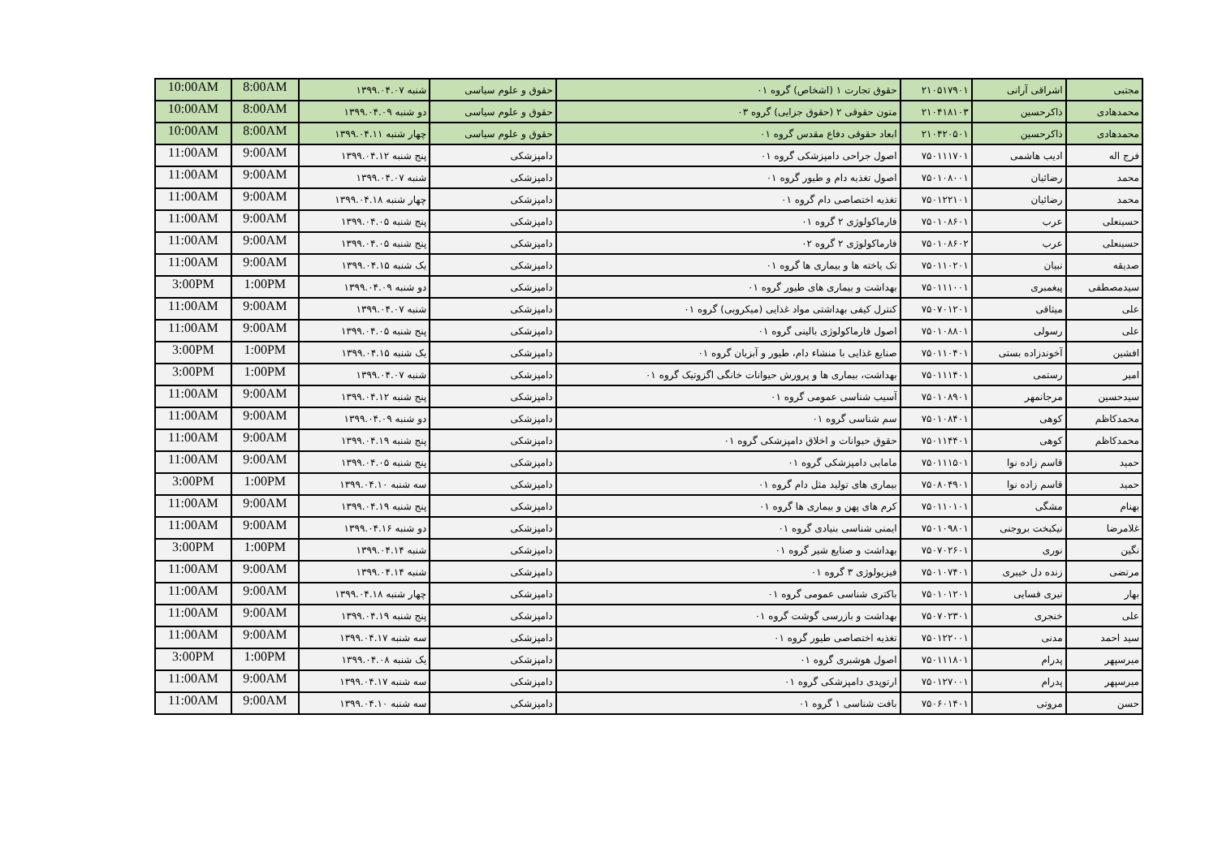| مجتبی | اشراقی آرانی | ۲۱۰۵۱۷۹۰۱ | حقوق تجارت ۱ (اشخاص) گروه ۰۱ | حقوق و علوم سیاسی | شنبه ۱۳۹۹.۰۴.۰۷ | 8:00AM | 10:00AM |
| محمدهادی | ذاکرحسین | ۲۱۰۴۱۸۱۰۳ | متون حقوقی ۲ (حقوق جزایی) گروه ۰۳ | حقوق و علوم سیاسی | دو شنبه ۱۳۹۹.۰۴.۰۹ | 8:00AM | 10:00AM |
| محمدهادی | ذاکرحسین | ۲۱۰۴۲۰۵۰۱ | ابعاد حقوقی دفاع مقدس گروه ۰۱ | حقوق و علوم سیاسی | چهار شنبه ۱۳۹۹.۰۴.۱۱ | 8:00AM | 10:00AM |
| فرج اله | ادیب هاشمی | ۷۵۰۱۱۱۷۰۱ | اصول جراحی دامپزشکی گروه ۰۱ | دامپزشکی | پنج شنبه ۱۳۹۹.۰۴.۱۲ | 9:00AM | 11:00AM |
| محمد | رضائیان | ۷۵۰۱۰۸۰۰۱ | اصول تغذیه دام و طیور گروه ۰۱ | دامپزشکی | شنبه ۱۳۹۹.۰۴.۰۷ | 9:00AM | 11:00AM |
| محمد | رضائیان | ۷۵۰۱۲۲۱۰۱ | تغذیه اختصاصی دام گروه ۰۱ | دامپزشکی | چهار شنبه ۱۳۹۹.۰۴.۱۸ | 9:00AM | 11:00AM |
| حسینعلی | عرب | ۷۵۰۱۰۸۶۰۱ | فارماکولوژی ۲ گروه ۰۱ | دامپزشکی | پنج شنبه ۱۳۹۹.۰۴.۰۵ | 9:00AM | 11:00AM |
| حسینعلی | عرب | ۷۵۰۱۰۸۶۰۲ | فارماکولوژی ۲ گروه ۰۲ | دامپزشکی | پنج شنبه ۱۳۹۹.۰۴.۰۵ | 9:00AM | 11:00AM |
| صدیقه | نبیان | ۷۵۰۱۱۰۲۰۱ | تک یاخته ها و بیماری ها گروه ۰۱ | دامپزشکی | یک شنبه ۱۳۹۹.۰۴.۱۵ | 9:00AM | 11:00AM |
| سیدمصطفی | پیغمبری | ۷۵۰۱۱۱۰۰۱ | بهداشت و بیماری های طیور گروه ۰۱ | دامپزشکی | دو شنبه ۱۳۹۹.۰۴.۰۹ | 1:00PM | 3:00PM |
| علی | میثاقی | ۷۵۰۷۰۱۲۰۱ | کنترل کیفی بهداشتی مواد غذایی (میکروبی) گروه ۰۱ | دامپزشکی | شنبه ۱۳۹۹.۰۴.۰۷ | 9:00AM | 11:00AM |
| علی | رسولی | ۷۵۰۱۰۸۸۰۱ | اصول فارماکولوژی بالینی گروه ۰۱ | دامپزشکی | پنج شنبه ۱۳۹۹.۰۴.۰۵ | 9:00AM | 11:00AM |
| افشین | آخوندزاده بستی | ۷۵۰۱۱۰۴۰۱ | صنایع غذایی با منشاء دام، طیور و آبزیان گروه ۰۱ | دامپزشکی | یک شنبه ۱۳۹۹.۰۴.۱۵ | 1:00PM | 3:00PM |
| امیر | رستمی | ۷۵۰۱۱۱۴۰۱ | بهداشت، بیماری ها و پرورش حیوانات خانگی اگزوتیک گروه ۰۱ | دامپزشکی | شنبه ۱۳۹۹.۰۴.۰۷ | 1:00PM | 3:00PM |
| سیدحسین | مرجانمهر | ۷۵۰۱۰۸۹۰۱ | آسیب شناسی عمومی گروه ۰۱ | دامپزشکی | پنج شنبه ۱۳۹۹.۰۴.۱۲ | 9:00AM | 11:00AM |
| محمدکاظم | کوهی | ۷۵۰۱۰۸۴۰۱ | سم شناسی گروه ۰۱ | دامپزشکی | دو شنبه ۱۳۹۹.۰۴.۰۹ | 9:00AM | 11:00AM |
| محمدکاظم | کوهی | ۷۵۰۱۱۴۴۰۱ | حقوق حیوانات و اخلاق دامپزشکی گروه ۰۱ | دامپزشکی | پنج شنبه ۱۳۹۹.۰۴.۱۹ | 9:00AM | 11:00AM |
| حمید | قاسم زاده نوا | ۷۵۰۱۱۱۵۰۱ | مامایی دامپزشکی گروه ۰۱ | دامپزشکی | پنج شنبه ۱۳۹۹.۰۴.۰۵ | 9:00AM | 11:00AM |
| حمید | قاسم زاده نوا | ۷۵۰۸۰۴۹۰۱ | بیماری های تولید مثل دام گروه ۰۱ | دامپزشکی | سه شنبه ۱۳۹۹.۰۴.۱۰ | 1:00PM | 3:00PM |
| بهنام | مشگی | ۷۵۰۱۱۰۱۰۱ | کرم های پهن و بیماری ها گروه ۰۱ | دامپزشکی | پنج شنبه ۱۳۹۹.۰۴.۱۹ | 9:00AM | 11:00AM |
| غلامرضا | نیکبخت بروجنی | ۷۵۰۱۰۹۸۰۱ | ایمنی شناسی بنیادی گروه ۰۱ | دامپزشکی | دو شنبه ۱۳۹۹.۰۴.۱۶ | 9:00AM | 11:00AM |
| نگین | نوری | ۷۵۰۷۰۲۶۰۱ | بهداشت و صنایع شیر گروه ۰۱ | دامپزشکی | شنبه ۱۳۹۹.۰۴.۱۴ | 1:00PM | 3:00PM |
| مرتضی | زنده دل خیبری | ۷۵۰۱۰۷۴۰۱ | فیزیولوژی ۳ گروه ۰۱ | دامپزشکی | شنبه ۱۳۹۹.۰۴.۱۴ | 9:00AM | 11:00AM |
| بهار | نیری فسایی | ۷۵۰۱۰۱۲۰۱ | باکتری شناسی عمومی گروه ۰۱ | دامپزشکی | چهار شنبه ۱۳۹۹.۰۴.۱۸ | 9:00AM | 11:00AM |
| علی | خنجری | ۷۵۰۷۰۲۳۰۱ | بهداشت و بازرسی گوشت گروه ۰۱ | دامپزشکی | پنج شنبه ۱۳۹۹.۰۴.۱۹ | 9:00AM | 11:00AM |
| سید احمد | مدنی | ۷۵۰۱۲۲۰۰۱ | تغذیه اختصاصی طیور گروه ۰۱ | دامپزشکی | سه شنبه ۱۳۹۹.۰۴.۱۷ | 9:00AM | 11:00AM |
| میرسپهر | پدرام | ۷۵۰۱۱۱۸۰۱ | اصول هوشبری گروه ۰۱ | دامپزشکی | یک شنبه ۱۳۹۹.۰۴.۰۸ | 1:00PM | 3:00PM |
| میرسپهر | پدرام | ۷۵۰۱۲۷۰۰۱ | ارتوپدی دامپزشکی گروه ۰۱ | دامپزشکی | سه شنبه ۱۳۹۹.۰۴.۱۷ | 9:00AM | 11:00AM |
| حسن | مروتی | ۷۵۰۶۰۱۴۰۱ | بافت شناسی ۱ گروه ۰۱ | دامپزشکی | سه شنبه ۱۳۹۹.۰۴.۱۰ | 9:00AM | 11:00AM |